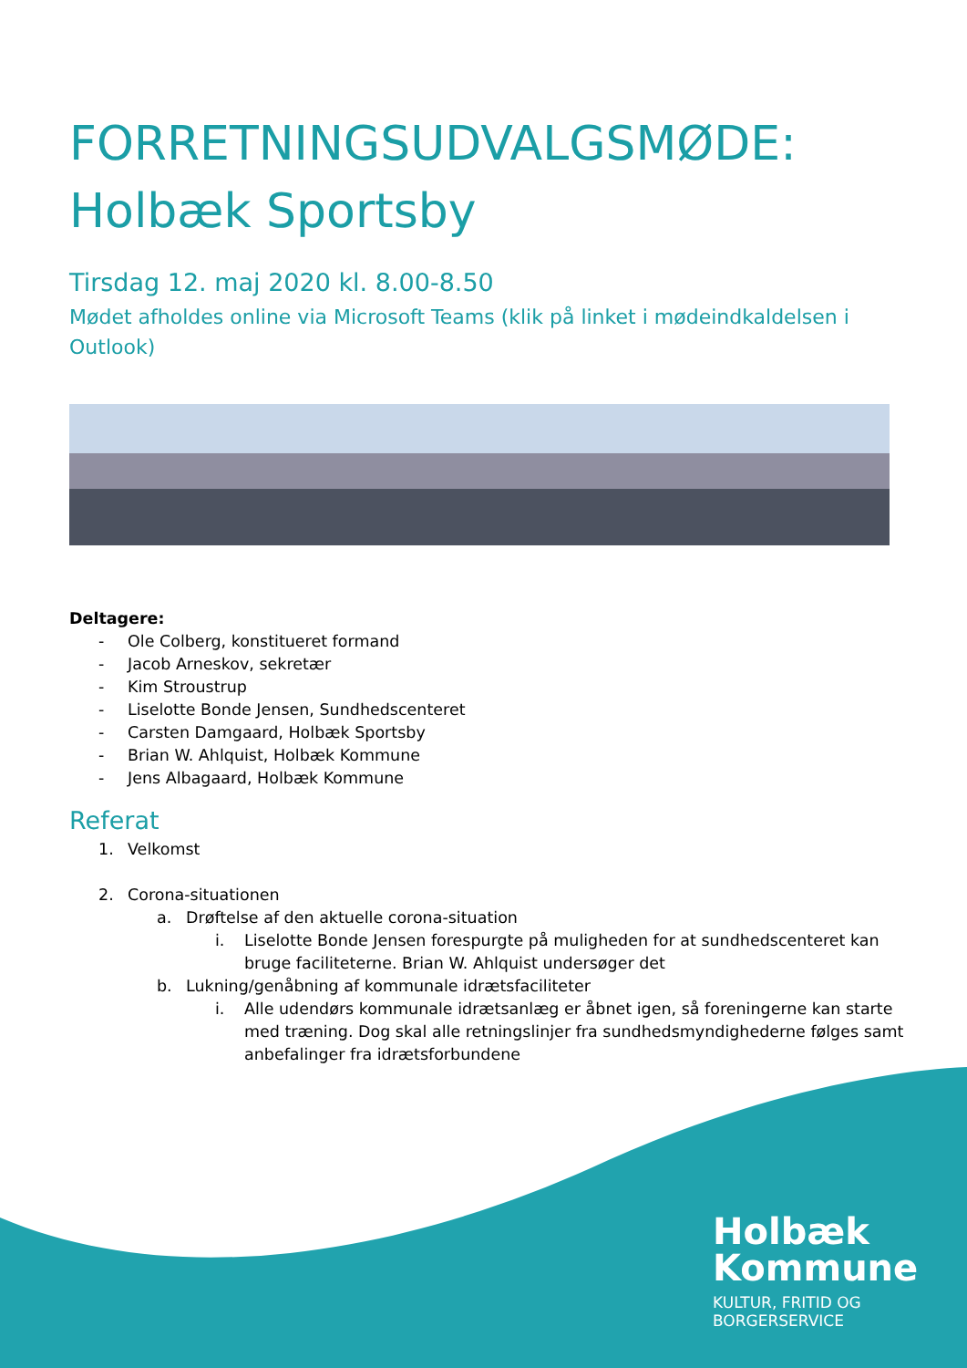FORRETNINGSUDVALGSMØDE:
Holbæk Sportsby
Tirsdag 12. maj 2020 kl. 8.00-8.50
Mødet afholdes online via Microsoft Teams (klik på linket i mødeindkaldelsen i Outlook)
Deltagere:
- Ole Colberg, konstitueret formand
- Jacob Arneskov, sekretær
- Kim Stroustrup
- Liselotte Bonde Jensen, Sundhedscenteret
- Carsten Damgaard, Holbæk Sportsby
- Brian W. Ahlquist, Holbæk Kommune
- Jens Albagaard, Holbæk Kommune
Referat
1. Velkomst
2. Corona-situationen
a. Drøftelse af den aktuelle corona-situation
i. Liselotte Bonde Jensen forespurgte på muligheden for at sundhedscenteret kan bruge faciliteterne. Brian W. Ahlquist undersøger det
b. Lukning/genåbning af kommunale idrætsfaciliteter
i. Alle udendørs kommunale idrætsanlæg er åbnet igen, så foreningerne kan starte med træning. Dog skal alle retningslinjer fra sundhedsmyndighederne følges samt anbefalinger fra idrætsforbundene
Holbæk
Kommune
KULTUR, FRITID OG
BORGERSERVICE